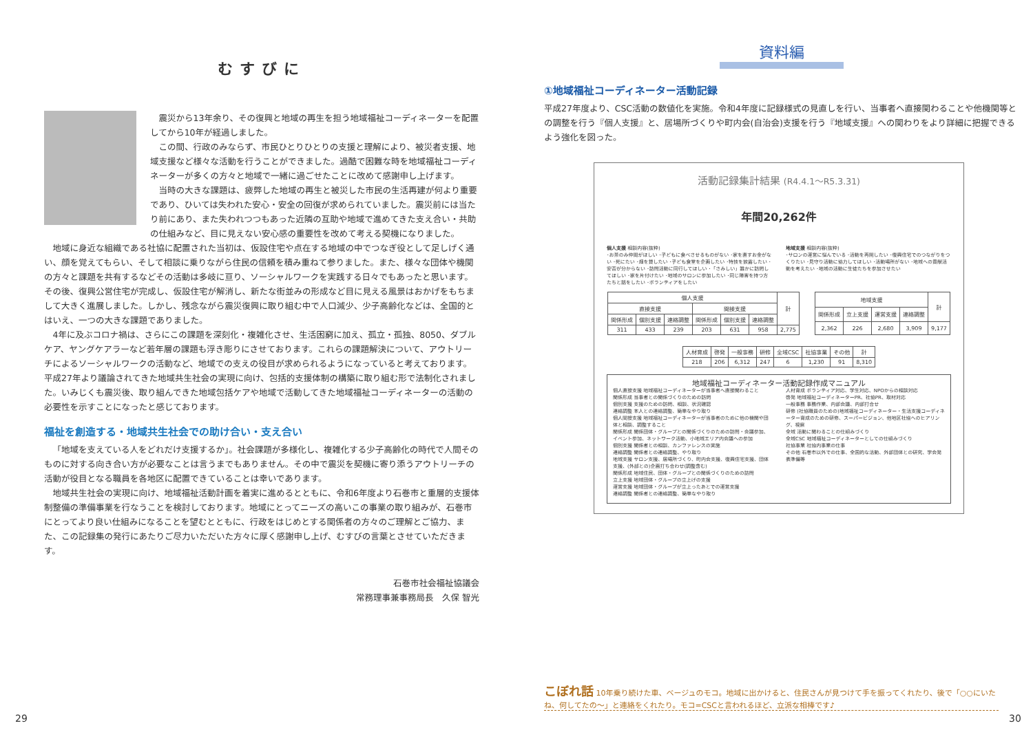むすびに
震災から13年余り、その復興と地域の再生を担う地域福祉コーディネーターを配置してから10年が経過しました。
この間、行政のみならず、市民ひとりひとりの支援と理解により、被災者支援、地域支援など様々な活動を行うことができました。過酷で困難な時を地域福祉コーディネーターが多くの方々と地域で一緒に過ごせたことに改めて感謝申し上げます。
当時の大きな課題は、疲弊した地域の再生と被災した市民の生活再建が何より重要であり、ひいては失われた安心・安全の回復が求められていました。震災前には当たり前にあり、また失われつつもあった近隣の互助や地域で進めてきた支え合い・共助の仕組みなど、目に見えない安心感の重要性を改めて考える契機になりました。
地域に身近な組織である社協に配置された当初は、仮設住宅や点在する地域の中でつなぎ役として足しげく通い、顔を覚えてもらい、そして相談に乗りながら住民の信頼を積み重ねて参りました。また、様々な団体や機関の方々と課題を共有するなどその活動は多岐に亘り、ソーシャルワークを実践する日々でもあったと思います。その後、復興公営住宅が完成し、仮設住宅が解消し、新たな街並みの形成など目に見える風景はおかげをもちまして大きく進展しました。しかし、残念ながら震災復興に取り組む中で人口減少、少子高齢化などは、全国的とはいえ、一つの大きな課題でありました。
4年に及ぶコロナ禍は、さらにこの課題を深刻化・複雑化させ、生活困窮に加え、孤立・孤独、8050、ダブルケア、ヤングケアラーなど若年層の課題も浮き彫りにさせております。これらの課題解決について、アウトリーチによるソーシャルワークの活動など、地域での支えの役目が求められるようになっていると考えております。平成27年より議論されてきた地域共生社会の実現に向け、包括的支援体制の構築に取り組む形で法制化されました。いみじくも震災後、取り組んできた地域包括ケアや地域で活動してきた地域福祉コーディネーターの活動の必要性を示すことになったと感じております。
福祉を創造する・地域共生社会での助け合い・支え合い
「地域を支えている人をどれだけ支援するか」。社会課題が多様化し、複雑化する少子高齢化の時代で人間そのものに対する向き合い方が必要なことは言うまでもありません。その中で震災を契機に寄り添うアウトリーチの活動が役目となる職員を各地区に配置できていることは幸いであります。
地域共生社会の実現に向け、地域福祉活動計画を着実に進めるとともに、令和6年度より石巻市と重層的支援体制整備の準備事業を行なうことを検討しております。地域にとってニーズの高いこの事業の取り組みが、石巻市にとってより良い仕組みになることを望むとともに、行政をはじめとする関係者の方々のご理解とご協力、また、この記録集の発行にあたりご尽力いただいた方々に厚く感謝申し上げ、むすびの言葉とさせていただきます。
石巻市社会福祉協議会
常務理事兼事務局長　久保 智光
資料編
①地域福祉コーディネーター活動記録
平成27年度より、CSC活動の数値化を実施。令和4年度に記録様式の見直しを行い、当事者へ直接関わることや他機関等との調整を行う『個人支援』と、居場所づくりや町内会(自治会)支援を行う『地域支援』への関わりをより詳細に把握できるよう強化を図った。
活動記録集計結果 (R4.4.1〜R5.3.31)
年間20,262件
個人支援 相談内容(抜粋)
･お茶のみ仲間がほしい ･子どもに食べさせるものがない ･家を直すお金がない ･死にたい ･畑を貸したい ･子ども食堂を企画したい ･特技を披露したい ･安否が分からない ･訪問活動に同行してほしい ･「さみしい」誰かに訪問してほしい ･家を片付けたい ･地域のサロンに参加したい ･同じ障害を持つ方たちと話をしたい ･ボランティアをしたい
地域支援 相談内容(抜粋)
･サロンの運営に悩んでいる ･活動を再開したい ･復興住宅でのつながりをつくりたい ･見守り活動に協力してほしい ･活動場所がない ･地域への貢献活動を考えたい ･地域の活動に生徒たちを参加させたい
| 個人支援 | | | | | | 計 |
| --- | --- | --- | --- | --- | --- | --- |
| 直接支援 | | | 間接支援 | | | |
| 関係形成 | 個別支援 | 連絡調整 | 関係形成 | 個別支援 | 連絡調整 | |
| 311 | 433 | 239 | 203 | 631 | 958 | 2,775 |
| 地域支援 | | | | 計 |
| --- | --- | --- | --- | --- |
| 関係形成 | 立上支援 | 運営支援 | 連絡調整 | |
| 2,362 | 226 | 2,680 | 3,909 | 9,177 |
| 人材育成 | 啓発 | 一般事務 | 研修 | 全域CSC | 社協事業 | その他 | 計 |
| --- | --- | --- | --- | --- | --- | --- | --- |
| 218 | 206 | 6,312 | 247 | 6 | 1,230 | 91 | 8,310 |
地域福祉コーディネーター活動記録作成マニュアル
個人直接支援 地域福祉コーディネーターが当事者へ直接関わること
関係形成 当事者との関係づくりのための訪問
個別支援 支援のための訪問、相談、状況確認
連絡調整 本人との連絡調整、簡単なやり取り
個人間接支援 地域福祉コーディネーターが当事者のために他の機関や団体と相談、調整すること
関係形成 関係団体・グループとの関係づくりのための訪問・会議参加、イベント参加、ネットワーク活動、小地域エリア内会議への参加
個別支援 関係者との相談、カンファレンスの実施
連絡調整 関係者との連絡調整、やり取り
地域支援 サロン支援、居場所づくり、町内会支援、復興住宅支援、団体支援、(外部との)企画打ち合わせ(調整含む)
関係形成 地域住民、団体・グループとの関係づくりのための訪問
立上支援 地域団体・グループの立上げの支援
運営支援 地域団体・グループが立上ったあとでの運営支援
連絡調整 関係者との連絡調整、簡単なやり取り
人材育成 ボランティア対応、学生対応、NPOからの相談対応
啓発 地域福祉コーディネーターPR、社協PR、取材対応
一般事務 事務作業、内部会議、内部打合せ
研修 (社協職員のための)地域福祉コーディネーター・生活支援コーディネーター育成のための研修、スーパービジョン、他地区社協へのヒアリング、視察
全域 活動に関わることの仕組みづくり
全域CSC 地域福祉コーディネーターとしての仕組みづくり
社協事業 社協内事業の仕事
その他 石巻市以外での仕事、全国的な活動、外部団体との研究、学会発表準備等
こぼれ話 10年乗り続けた車、ベージュのモコ。地域に出かけると、住民さんが見つけて手を振ってくれたり、後で「○○にいたね、何してたの〜」と連絡をくれたり。モコ=CSCと言われるほど、立派な相棒です♪
29 30